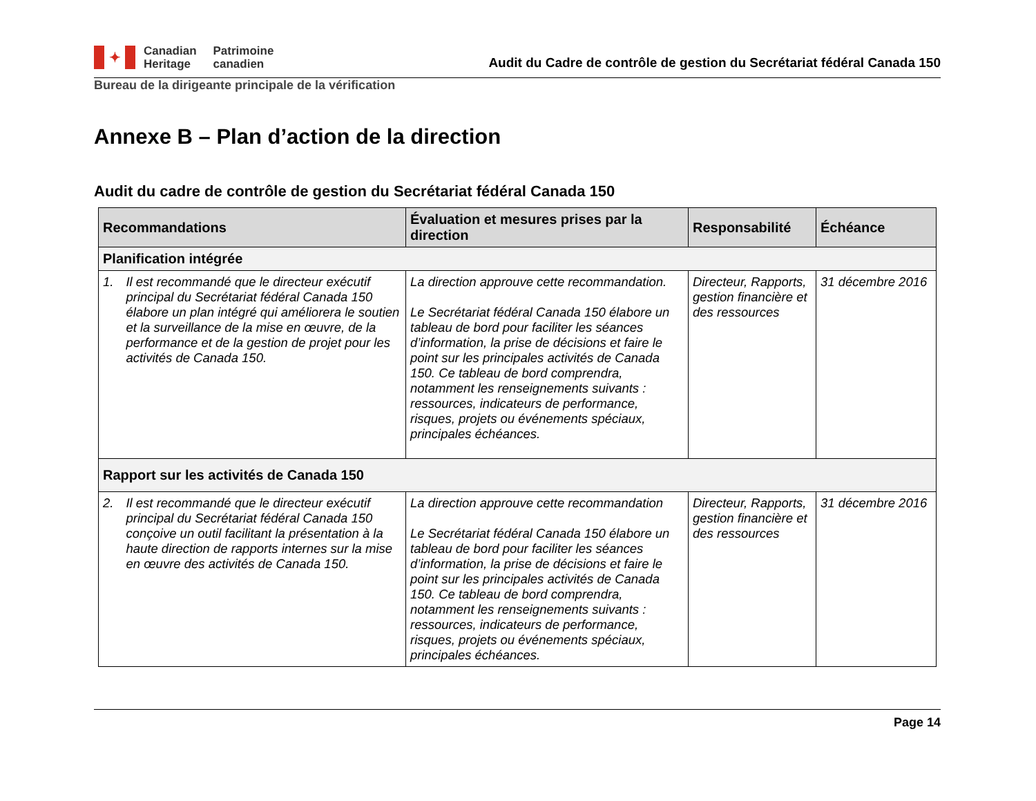✦
Canadian
Heritage
Patrimoine
canadien
Audit du Cadre de contrôle de gestion du Secrétariat fédéral Canada 150
Bureau de la dirigeante principale de la vérification
Annexe B – Plan d’action de la direction
Audit du cadre de contrôle de gestion du Secrétariat fédéral Canada 150
| Recommandations | Évaluation et mesures prises par la direction | Responsabilité | Échéance |
| --- | --- | --- | --- |
| Planification intégrée | | | |
| 1. Il est recommandé que le directeur exécutif principal du Secrétariat fédéral Canada 150 élabore un plan intégré qui améliorera le soutien et la surveillance de la mise en œuvre, de la performance et de la gestion de projet pour les activités de Canada 150. | La direction approuve cette recommandation. Le Secrétariat fédéral Canada 150 élabore un tableau de bord pour faciliter les séances d’information, la prise de décisions et faire le point sur les principales activités de Canada 150. Ce tableau de bord comprendra, notamment les renseignements suivants : ressources, indicateurs de performance, risques, projets ou événements spéciaux, principales échéances. | Directeur, Rapports, gestion financière et des ressources | 31 décembre 2016 |
| Rapport sur les activités de Canada 150 | | | |
| 2. Il est recommandé que le directeur exécutif principal du Secrétariat fédéral Canada 150 conçoive un outil facilitant la présentation à la haute direction de rapports internes sur la mise en œuvre des activités de Canada 150. | La direction approuve cette recommandation Le Secrétariat fédéral Canada 150 élabore un tableau de bord pour faciliter les séances d’information, la prise de décisions et faire le point sur les principales activités de Canada 150. Ce tableau de bord comprendra, notamment les renseignements suivants : ressources, indicateurs de performance, risques, projets ou événements spéciaux, principales échéances. | Directeur, Rapports, gestion financière et des ressources | 31 décembre 2016 |
Page 14